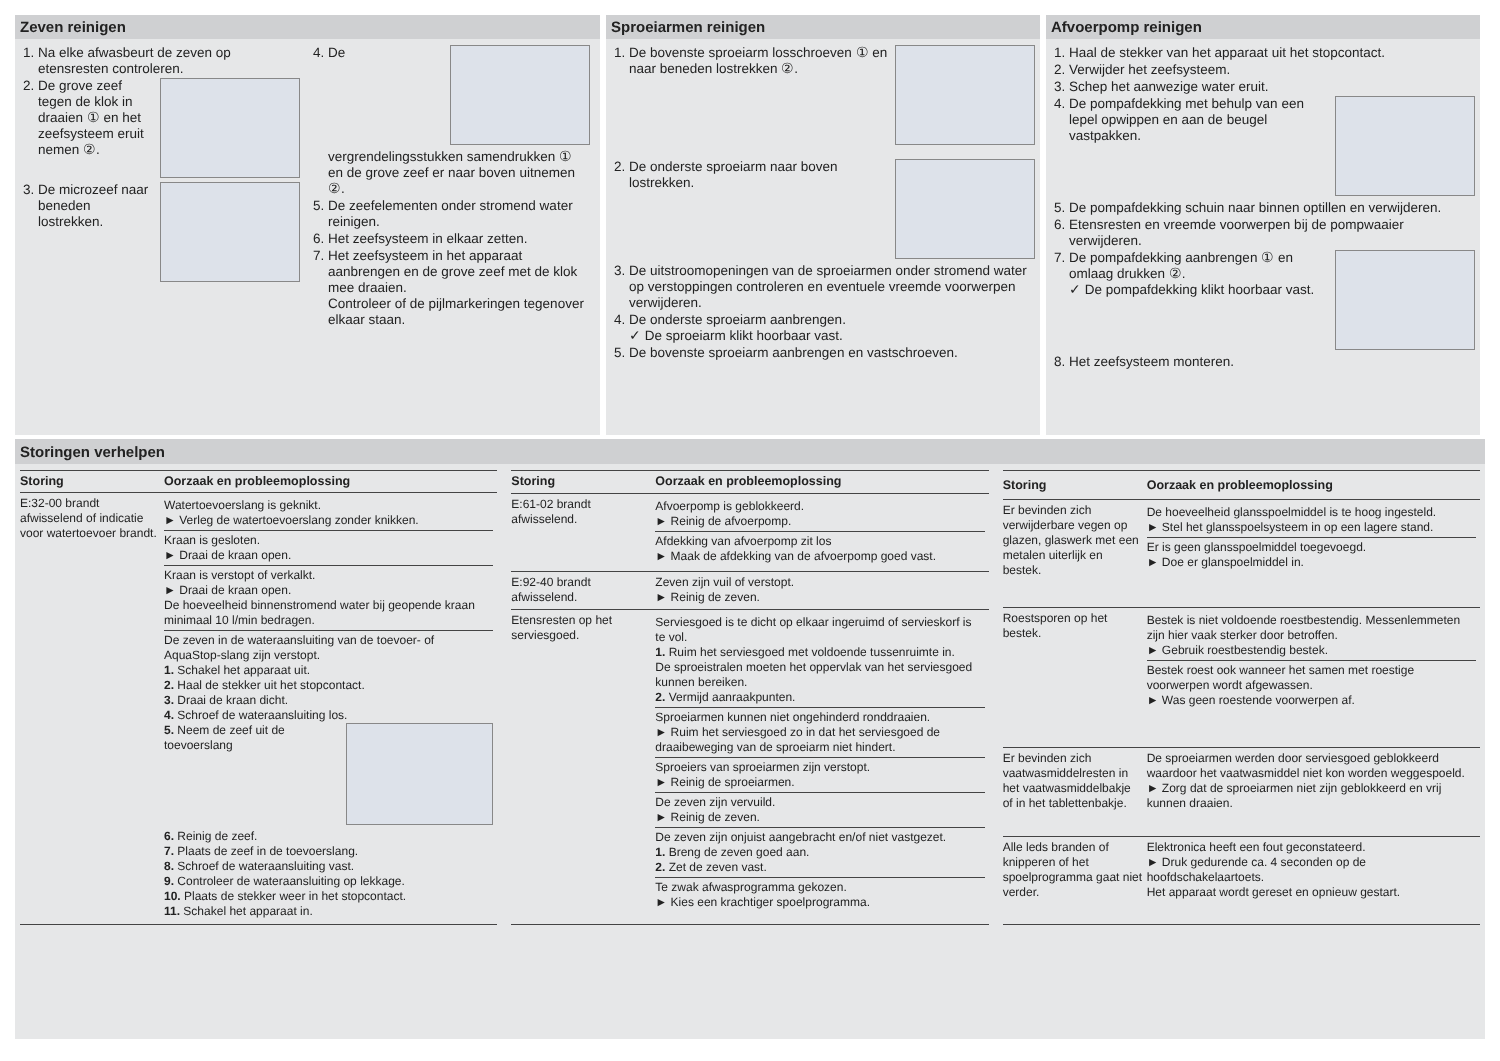Zeven reinigen
1. Na elke afwasbeurt de zeven op etensresten controleren.
2. De grove zeef tegen de klok in draaien ① en het zeefsysteem eruit nemen ②.
3. De microzeef naar beneden lostrekken.
4. De vergrendelingsstukken samendrukken ① en de grove zeef er naar boven uitnemen ②.
5. De zeefelementen onder stromend water reinigen.
6. Het zeefsysteem in elkaar zetten.
7. Het zeefsysteem in het apparaat aanbrengen en de grove zeef met de klok mee draaien.
Controleer of de pijlmarkeringen tegenover elkaar staan.
Sproeiarmen reinigen
1. De bovenste sproeiarm losschroeven ① en naar beneden lostrekken ②.
2. De onderste sproeiarm naar boven lostrekken.
3. De uitstroomopeningen van de sproeiarmen onder stromend water op verstoppingen controleren en eventuele vreemde voorwerpen verwijderen.
4. De onderste sproeiarm aanbrengen.
✓ De sproeiarm klikt hoorbaar vast.
5. De bovenste sproeiarm aanbrengen en vastschroeven.
Afvoerpomp reinigen
1. Haal de stekker van het apparaat uit het stopcontact.
2. Verwijder het zeefsysteem.
3. Schep het aanwezige water eruit.
4. De pompafdekking met behulp van een lepel opwippen en aan de beugel vastpakken.
5. De pompafdekking schuin naar binnen optillen en verwijderen.
6. Etensresten en vreemde voorwerpen bij de pompwaaier verwijderen.
7. De pompafdekking aanbrengen ① en omlaag drukken ②.
✓ De pompafdekking klikt hoorbaar vast.
8. Het zeefsysteem monteren.
Storingen verhelpen
| Storing | Oorzaak en probleemoplossing |
| --- | --- |
| E:32-00 brandt afwisselend of indicatie voor watertoevoer brandt. | Watertoevoerslang is geknikt. ► Verleg de watertoevoerslang zonder knikken. Kraan is gesloten. ► Draai de kraan open. Kraan is verstopt of verkalkt. ► Draai de kraan open. De hoeveelheid binnenstromend water bij geopende kraan minimaal 10 l/min bedragen. De zeven in de wateraansluiting van de toevoer- of AquaStop-slang zijn verstopt. 1. Schakel het apparaat uit. 2. Haal de stekker uit het stopcontact. 3. Draai de kraan dicht. 4. Schroef de wateraansluiting los. 5. Neem de zeef uit de toevoerslang 6. Reinig de zeef. 7. Plaats de zeef in de toevoerslang. 8. Schroef de wateraansluiting vast. 9. Controleer de wateraansluiting op lekkage. 10. Plaats de stekker weer in het stopcontact. 11. Schakel het apparaat in. |
| Storing | Oorzaak en probleemoplossing |
| --- | --- |
| E:61-02 brandt afwisselend. | Afvoerpomp is geblokkeerd. ► Reinig de afvoerpomp. Afdekking van afvoerpomp zit los ► Maak de afdekking van de afvoerpomp goed vast. |
| E:92-40 brandt afwisselend. | Zeven zijn vuil of verstopt. ► Reinig de zeven. |
| Etensresten op het serviesgoed. | Serviesgoed is te dicht op elkaar ingeruimd of servieskorf is te vol. 1. Ruim het serviesgoed met voldoende tussenruimte in. De sproeistralen moeten het oppervlak van het serviesgoed kunnen bereiken. 2. Vermijd aanraakpunten. Sproeiarmen kunnen niet ongehinderd ronddraaien. ► Ruim het serviesgoed zo in dat het serviesgoed de draaibeweging van de sproeiarm niet hindert. Sproeiers van sproeiarmen zijn verstopt. ► Reinig de sproeiarmen. De zeven zijn vervuild. ► Reinig de zeven. De zeven zijn onjuist aangebracht en/of niet vastgezet. 1. Breng de zeven goed aan. 2. Zet de zeven vast. Te zwak afwasprogramma gekozen. ► Kies een krachtiger spoelprogramma. |
| Storing | Oorzaak en probleemoplossing |
| --- | --- |
| Er bevinden zich verwijderbare vegen op glazen, glaswerk met een metalen uiterlijk en bestek. | De hoeveelheid glansspoelmiddel is te hoog ingesteld. ► Stel het glansspoelsysteem in op een lagere stand. Er is geen glansspoelmiddel toegevoegd. ► Doe er glanspoelmiddel in. |
| Roestsporen op het bestek. | Bestek is niet voldoende roestbestendig. Messenlemmeten zijn hier vaak sterker door betroffen. ► Gebruik roestbestendig bestek. Bestek roest ook wanneer het samen met roestige voorwerpen wordt afgewassen. ► Was geen roestende voorwerpen af. |
| Er bevinden zich vaatwasmiddelresten in het vaatwasmiddelbakje of in het tablettenbakje. | De sproeiarmen werden door serviesgoed geblokkeerd waardoor het vaatwasmiddel niet kon worden weggespoeld. ► Zorg dat de sproeiarmen niet zijn geblokkeerd en vrij kunnen draaien. |
| Alle leds branden of knipperen of het spoelprogramma gaat niet verder. | Elektronica heeft een fout geconstateerd. ► Druk gedurende ca. 4 seconden op de hoofdschakelaartoets. Het apparaat wordt gereset en opnieuw gestart. |